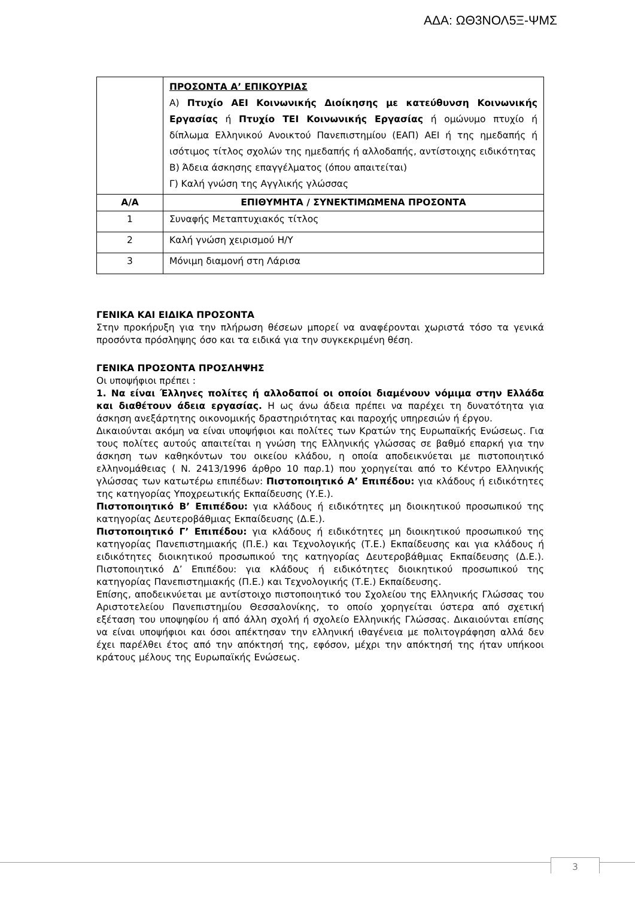ΑΔΑ: ΩΘ3ΝΟΛ5Ξ-ΨΜΣ
| | ΠΡΟΣΟΝΤΑ Α’ ΕΠΙΚΟΥΡΙΑΣ Α) Πτυχίο ΑΕΙ Κοινωνικής Διοίκησης με κατεύθυνση Κοινωνικής Εργασίας ή Πτυχίο ΤΕΙ Κοινωνικής Εργασίας ή ομώνυμο πτυχίο ή δίπλωμα Ελληνικού Ανοικτού Πανεπιστημίου (ΕΑΠ) ΑΕΙ ή της ημεδαπής ή ισότιμος τίτλος σχολών της ημεδαπής ή αλλοδαπής, αντίστοιχης ειδικότητας Β) Άδεια άσκησης επαγγέλματος (όπου απαιτείται) Γ) Καλή γνώση της Αγγλικής γλώσσας |
| Α/Α | ΕΠΙΘΥΜΗΤΑ / ΣΥΝΕΚΤΙΜΩΜΕΝΑ ΠΡΟΣΟΝΤΑ |
| 1 | Συναφής Μεταπτυχιακός τίτλος |
| 2 | Καλή γνώση χειρισμού Η/Υ |
| 3 | Μόνιμη διαμονή στη Λάρισα |
ΓΕΝΙΚΑ ΚΑΙ ΕΙΔΙΚΑ ΠΡΟΣΟΝΤΑ
Στην προκήρυξη για την πλήρωση θέσεων μπορεί να αναφέρονται χωριστά τόσο τα γενικά προσόντα πρόσληψης όσο και τα ειδικά για την συγκεκριμένη θέση.
ΓΕΝΙΚΑ ΠΡΟΣΟΝΤΑ ΠΡΟΣΛΗΨΗΣ
Οι υποψήφιοι πρέπει :
1. Να είναι Έλληνες πολίτες ή αλλοδαποί οι οποίοι διαμένουν νόμιμα στην Ελλάδα και διαθέτουν άδεια εργασίας. Η ως άνω άδεια πρέπει να παρέχει τη δυνατότητα για άσκηση ανεξάρτητης οικονομικής δραστηριότητας και παροχής υπηρεσιών ή έργου.
Δικαιούνται ακόμη να είναι υποψήφιοι και πολίτες των Κρατών της Ευρωπαϊκής Ενώσεως. Για τους πολίτες αυτούς απαιτείται η γνώση της Ελληνικής γλώσσας σε βαθμό επαρκή για την άσκηση των καθηκόντων του οικείου κλάδου, η οποία αποδεικνύεται με πιστοποιητικό ελληνομάθειας ( Ν. 2413/1996 άρθρο 10 παρ.1) που χορηγείται από το Κέντρο Ελληνικής γλώσσας των κατωτέρω επιπέδων: Πιστοποιητικό Α’ Επιπέδου: για κλάδους ή ειδικότητες της κατηγορίας Υποχρεωτικής Εκπαίδευσης (Υ.Ε.).
Πιστοποιητικό Β’ Επιπέδου: για κλάδους ή ειδικότητες μη διοικητικού προσωπικού της κατηγορίας Δευτεροβάθμιας Εκπαίδευσης (Δ.Ε.).
Πιστοποιητικό Γ’ Επιπέδου: για κλάδους ή ειδικότητες μη διοικητικού προσωπικού της κατηγορίας Πανεπιστημιακής (Π.Ε.) και Τεχνολογικής (Τ.Ε.) Εκπαίδευσης και για κλάδους ή ειδικότητες διοικητικού προσωπικού της κατηγορίας Δευτεροβάθμιας Εκπαίδευσης (Δ.Ε.). Πιστοποιητικό Δ’ Επιπέδου: για κλάδους ή ειδικότητες διοικητικού προσωπικού της κατηγορίας Πανεπιστημιακής (Π.Ε.) και Τεχνολογικής (Τ.Ε.) Εκπαίδευσης.
Επίσης, αποδεικνύεται με αντίστοιχο πιστοποιητικό του Σχολείου της Ελληνικής Γλώσσας του Αριστοτελείου Πανεπιστημίου Θεσσαλονίκης, το οποίο χορηγείται ύστερα από σχετική εξέταση του υποψηφίου ή από άλλη σχολή ή σχολείο Ελληνικής Γλώσσας. Δικαιούνται επίσης να είναι υποψήφιοι και όσοι απέκτησαν την ελληνική ιθαγένεια με πολιτογράφηση αλλά δεν έχει παρέλθει έτος από την απόκτησή της, εφόσον, μέχρι την απόκτησή της ήταν υπήκοοι κράτους μέλους της Ευρωπαϊκής Ενώσεως.
3